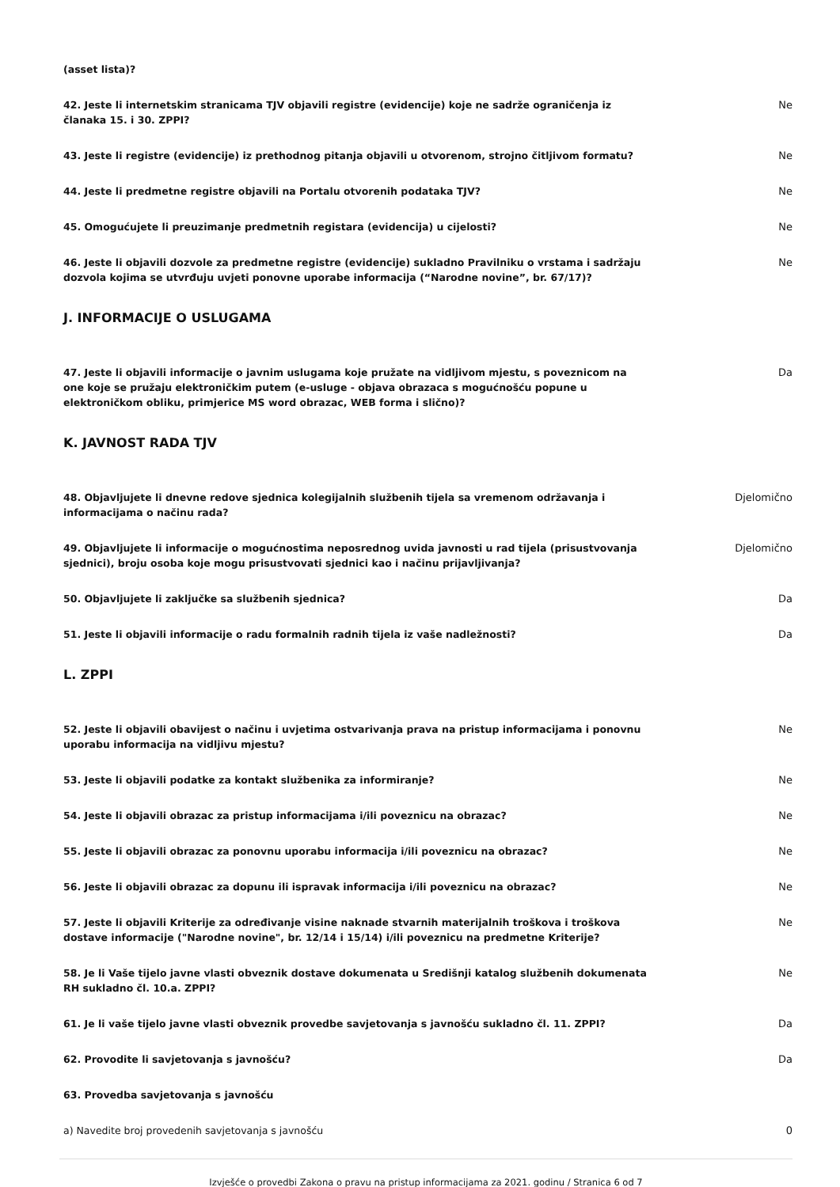(asset lista)?
42. Jeste li internetskim stranicama TJV objavili registre (evidencije) koje ne sadrže ograničenja iz članaka 15. i 30. ZPPI?
Ne
43. Jeste li registre (evidencije) iz prethodnog pitanja objavili u otvorenom, strojno čitljivom formatu?
Ne
44. Jeste li predmetne registre objavili na Portalu otvorenih podataka TJV? Ne
45. Omogućujete li preuzimanje predmetnih registara (evidencija) u cijelosti? Ne
46. Jeste li objavili dozvole za predmetne registre (evidencije) sukladno Pravilniku o vrstama i sadržaju dozvola kojima se utvrđuju uvjeti ponovne uporabe informacija (“Narodne novine”, br. 67/17)?
Ne
J. INFORMACIJE O USLUGAMA
47. Jeste li objavili informacije o javnim uslugama koje pružate na vidljivom mjestu, s poveznicom na one koje se pružaju elektroničkim putem (e-usluge - objava obrazaca s mogućnošću popune u elektroničkom obliku, primjerice MS word obrazac, WEB forma i slično)?
Da
K. JAVNOST RADA TJV
48. Objavljujete li dnevne redove sjednica kolegijalnih službenih tijela sa vremenom održavanja i informacijama o načinu rada?
Djelomično
49. Objavljujete li informacije o mogućnostima neposrednog uvida javnosti u rad tijela (prisustvovanja sjednici), broju osoba koje mogu prisustvovati sjednici kao i načinu prijavljivanja?
Djelomično
50. Objavljujete li zaključke sa službenih sjednica? Da
51. Jeste li objavili informacije o radu formalnih radnih tijela iz vaše nadležnosti? Da
L. ZPPI
52. Jeste li objavili obavijest o načinu i uvjetima ostvarivanja prava na pristup informacijama i ponovnu uporabu informacija na vidljivu mjestu?
Ne
53. Jeste li objavili podatke za kontakt službenika za informiranje? Ne
54. Jeste li objavili obrazac za pristup informacijama i/ili poveznicu na obrazac? Ne
55. Jeste li objavili obrazac za ponovnu uporabu informacija i/ili poveznicu na obrazac? Ne
56. Jeste li objavili obrazac za dopunu ili ispravak informacija i/ili poveznicu na obrazac? Ne
57. Jeste li objavili Kriterije za određivanje visine naknade stvarnih materijalnih troškova i troškova dostave informacije ("Narodne novine", br. 12/14 i 15/14) i/ili poveznicu na predmetne Kriterije?
Ne
58. Je li Vaše tijelo javne vlasti obveznik dostave dokumenata u Središnji katalog službenih dokumenata RH sukladno čl. 10.a. ZPPI?
Ne
61. Je li vaše tijelo javne vlasti obveznik provedbe savjetovanja s javnošću sukladno čl. 11. ZPPI?
Da
62. Provodite li savjetovanja s javnošću? Da
63. Provedba savjetovanja s javnošću
a) Navedite broj provedenih savjetovanja s javnošću 0
Izvješće o provedbi Zakona o pravu na pristup informacijama za 2021. godinu / Stranica 6 od 7